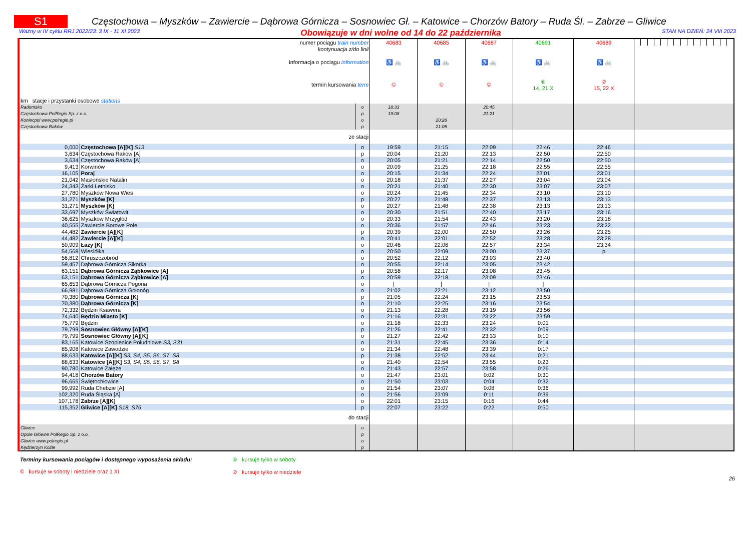S1
Częstochowa – Myszków – Zawiercie – Dąbrowa Górnicza – Sosnowiec Gł. – Katowice – Chorzów Batory – Ruda Śl. – Zabrze – Gliwice
Ważny w IV cyklu RRJ 2022/23: 3 IX - 11 XI 2023 Obowiązuje w dni wolne od 14 do 22 października STAN NA DZIEŃ: 24 VIII 2023
| numer pociągu train number | | | 40683 | 40685 | 40687 | 40691 | 40689 | | | | | | | | | | | | | | | |
| kontynuacja z/do linii | | | | | | | | | | | | | | | | | | | | | | |
| informacja o pociągu information | | | ♿ 🚲 | ♿ 🚲 | ♿ 🚲 | ♿ 🚲 | ♿ 🚲 | | | | | | | | | | | | | | | |
| termin kursowania term | | | © | © | © | ⑥ 14, 21 X | ⑦ 15, 22 X | | | | | | | | | | | | | | | |
| km stacje i przystanki osobowe stations | | | | | | | | | | | | | | | | | | | | | | |
| Radomsko | | o | 18:33 | | 20:45 | | | | | | | | | | | | | | | | | |
| Częstochowa PolRegio Sp. z o.o. | | p | 19:08 | | 21:21 | | | | | | | | | | | | | | | | | |
| Koniecpol www.polregio.pl | | o | | 20:28 | | | | | | | | | | | | | | | | | | |
| Częstochowa Raków | | p | | 21:05 | | | | | | | | | | | | | | | | | | |
| ze stacji | | | | | | | | | | | | | | | | | | | | | | |
| 0,000 | Częstochowa [A][K] S13 | o | 19:59 | 21:15 | 22:09 | 22:46 | 22:46 | | | | | | | | | | | | | | | |
| 3,634 | Częstochowa Raków [A] | p | 20:04 | 21:20 | 22:13 | 22:50 | 22:50 | | | | | | | | | | | | | | | |
| 3,634 | Częstochowa Raków [A] | o | 20:05 | 21:21 | 22:14 | 22:50 | 22:50 | | | | | | | | | | | | | | | |
| 9,413 | Korwinów | o | 20:09 | 21:25 | 22:18 | 22:55 | 22:55 | | | | | | | | | | | | | | | |
| 16,105 | Poraj | o | 20:15 | 21:34 | 22:24 | 23:01 | 23:01 | | | | | | | | | | | | | | | |
| 21,042 | Masłońskie Natalin | o | 20:18 | 21:37 | 22:27 | 23:04 | 23:04 | | | | | | | | | | | | | | | |
| 24,343 | Żarki Letnisko | o | 20:21 | 21:40 | 22:30 | 23:07 | 23:07 | | | | | | | | | | | | | | | |
| 27,780 | Myszków Nowa Wieś | o | 20:24 | 21:45 | 22:34 | 23:10 | 23:10 | | | | | | | | | | | | | | | |
| 31,271 | Myszków [K] | p | 20:27 | 21:48 | 22:37 | 23:13 | 23:13 | | | | | | | | | | | | | | | |
| 31,271 | Myszków [K] | o | 20:27 | 21:48 | 22:38 | 23:13 | 23:13 | | | | | | | | | | | | | | | |
| 33,697 | Myszków Światowit | o | 20:30 | 21:51 | 22:40 | 23:17 | 23:16 | | | | | | | | | | | | | | | |
| 36,625 | Myszków Mrzygłód | o | 20:33 | 21:54 | 22:43 | 23:20 | 23:18 | | | | | | | | | | | | | | | |
| 40,555 | Zawiercie Borowe Pole | o | 20:36 | 21:57 | 22:46 | 23:23 | 23:22 | | | | | | | | | | | | | | | |
| 44,482 | Zawiercie [A][K] | p | 20:39 | 22:00 | 22:50 | 23:26 | 23:25 | | | | | | | | | | | | | | | |
| 44,482 | Zawiercie [A][K] | o | 20:41 | 22:01 | 22:52 | 23:28 | 23:28 | | | | | | | | | | | | | | | |
| 50,909 | Łazy [K] | o | 20:46 | 22:06 | 22:57 | 23:34 | 23:34 | | | | | | | | | | | | | | | |
| 54,568 | Wiesiółka | o | 20:50 | 22:09 | 23:00 | 23:37 | p | | | | | | | | | | | | | | | |
| 56,812 | Chruszczobród | o | 20:52 | 22:12 | 23:03 | 23:40 | | | | | | | | | | | | | | | | |
| 59,457 | Dąbrowa Górnicza Sikorka | o | 20:55 | 22:14 | 23:05 | 23:42 | | | | | | | | | | | | | | | | |
| 63,151 | Dąbrowa Górnicza Ząbkowice [A] | p | 20:58 | 22:17 | 23:08 | 23:45 | | | | | | | | | | | | | | | | |
| 63,151 | Dąbrowa Górnicza Ząbkowice [A] | o | 20:59 | 22:18 | 23:09 | 23:46 | | | | | | | | | | | | | | | | |
| 65,653 | Dąbrowa Górnicza Pogoria | o | / | / | / | / | | | | | | | | | | | | | | | | |
| 66,981 | Dąbrowa Górnicza Gołonóg | o | 21:02 | 22:21 | 23:12 | 23:50 | | | | | | | | | | | | | | | | |
| 70,380 | Dąbrowa Górnicza [K] | p | 21:05 | 22:24 | 23:15 | 23:53 | | | | | | | | | | | | | | | | |
| 70,380 | Dąbrowa Górnicza [K] | o | 21:10 | 22:25 | 23:16 | 23:54 | | | | | | | | | | | | | | | | |
| 72,332 | Będzin Ksawera | o | 21:13 | 22:28 | 23:19 | 23:56 | | | | | | | | | | | | | | | | |
| 74,640 | Będzin Miasto [K] | o | 21:16 | 22:31 | 23:22 | 23:59 | | | | | | | | | | | | | | | | |
| 75,779 | Będzin | o | 21:18 | 22:33 | 23:24 | 0:01 | | | | | | | | | | | | | | | | |
| 79,799 | Sosnowiec Główny [A][K] | p | 21:26 | 22:41 | 23:32 | 0:09 | | | | | | | | | | | | | | | | |
| 79,799 | Sosnowiec Główny [A][K] | o | 21:27 | 22:42 | 23:33 | 0:10 | | | | | | | | | | | | | | | | |
| 83,165 | Katowice Szopienice Południowe S3, S31 | o | 21:31 | 22:45 | 23:36 | 0:14 | | | | | | | | | | | | | | | | |
| 85,908 | Katowice Zawodzie | o | 21:34 | 22:48 | 23:39 | 0:17 | | | | | | | | | | | | | | | | |
| 88,633 | Katowice [A][K] S3, S4, S5, S6, S7, S8 | p | 21:38 | 22:52 | 23:44 | 0:21 | | | | | | | | | | | | | | | | |
| 88,633 | Katowice [A][K] S3, S4, S5, S6, S7, S8 | o | 21:40 | 22:54 | 23:55 | 0:23 | | | | | | | | | | | | | | | | |
| 90,780 | Katowice Załęże | o | 21:43 | 22:57 | 23:58 | 0:26 | | | | | | | | | | | | | | | | |
| 94,418 | Chorzów Batory | o | 21:47 | 23:01 | 0:02 | 0:30 | | | | | | | | | | | | | | | | |
| 96,665 | Świętochłowice | o | 21:50 | 23:03 | 0:04 | 0:32 | | | | | | | | | | | | | | | | |
| 99,992 | Ruda Chebzie [A] | o | 21:54 | 23:07 | 0:08 | 0:36 | | | | | | | | | | | | | | | | |
| 102,320 | Ruda Śląska [A] | o | 21:56 | 23:09 | 0:11 | 0:39 | | | | | | | | | | | | | | | | |
| 107,178 | Zabrze [A][K] | o | 22:01 | 23:15 | 0:16 | 0:44 | | | | | | | | | | | | | | | | |
| 115,352 | Gliwice [A][K] S18, S76 | p | 22:07 | 23:22 | 0:22 | 0:50 | | | | | | | | | | | | | | | | |
| do stacji | | | | | | | | | | | | | | | | | | | | | | |
| Gliwice | | o | | | | | | | | | | | | | | | | | | | | |
| Opole Główne PolRegio Sp. z o.o. | | p | | | | | | | | | | | | | | | | | | | | |
| Gliwice www.polregio.pl | | o | | | | | | | | | | | | | | | | | | | | |
| Kędzierzyn Koźle | | p | | | | | | | | | | | | | | | | | | | | |
Terminy kursowania pociągów i dostępnego wyposażenia składu:
© kursuje w soboty i niedziele oraz 1 XI
⑥ kursuje tylko w soboty
⑦ kursuje tylko w niedziele
26